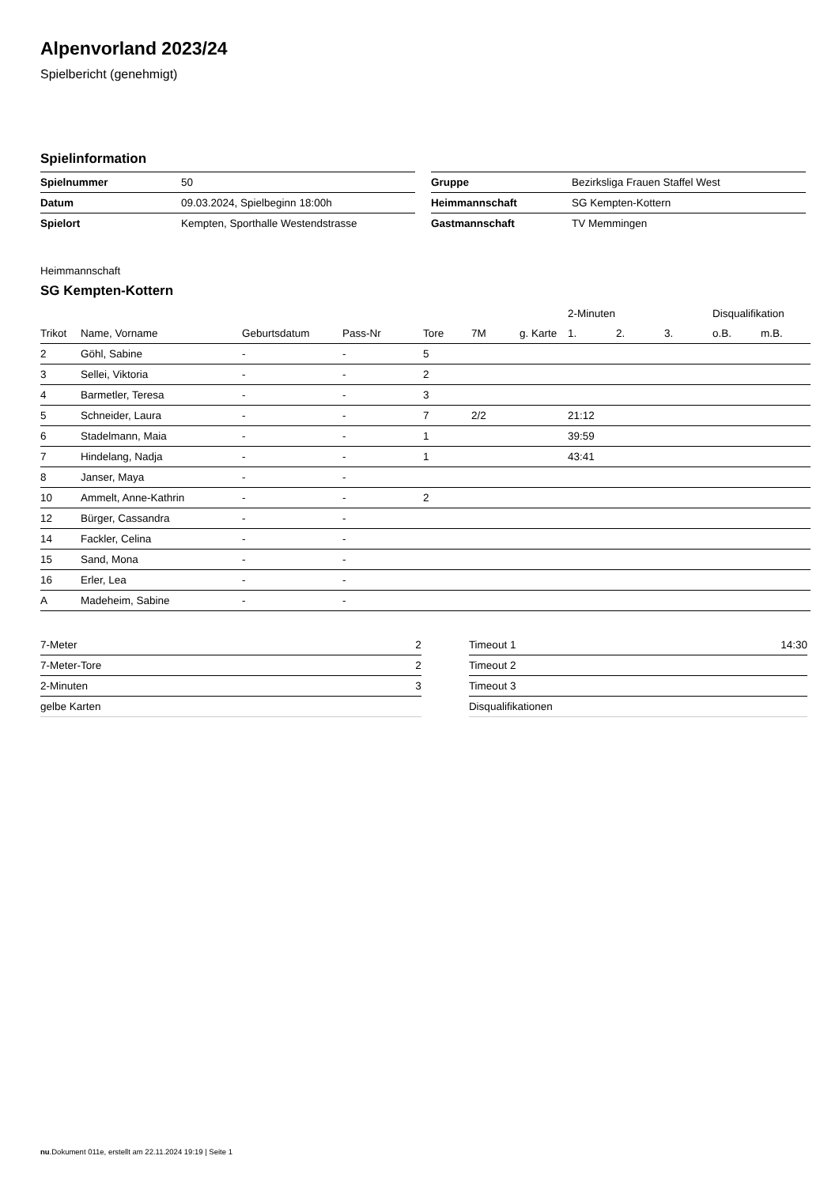Alpenvorland 2023/24
Spielbericht (genehmigt)
Spielinformation
| Spielnummer | 50 |
| Datum | 09.03.2024, Spielbeginn 18:00h |
| Spielort | Kempten, Sporthalle Westendstrasse |
| Gruppe | Bezirksliga Frauen Staffel West |
| Heimmannschaft | SG Kempten-Kottern |
| Gastmannschaft | TV Memmingen |
Heimmannschaft
SG Kempten-Kottern
| | | | | | | | 2-Minuten | | | Disqualifikation | |
| --- | --- | --- | --- | --- | --- | --- | --- | --- | --- | --- | --- |
| Trikot | Name, Vorname | Geburtsdatum | Pass-Nr | Tore | 7M | g. Karte | 1. | 2. | 3. | o.B. | m.B. |
| 2 | Göhl, Sabine | - | - | 5 | | | | | | | |
| 3 | Sellei, Viktoria | - | - | 2 | | | | | | | |
| 4 | Barmetler, Teresa | - | - | 3 | | | | | | | |
| 5 | Schneider, Laura | - | - | 7 | 2/2 | | 21:12 | | | | |
| 6 | Stadelmann, Maia | - | - | 1 | | | 39:59 | | | | |
| 7 | Hindelang, Nadja | - | - | 1 | | | 43:41 | | | | |
| 8 | Janser, Maya | - | - | | | | | | | | |
| 10 | Ammelt, Anne-Kathrin | - | - | 2 | | | | | | | |
| 12 | Bürger, Cassandra | - | - | | | | | | | | |
| 14 | Fackler, Celina | - | - | | | | | | | | |
| 15 | Sand, Mona | - | - | | | | | | | | |
| 16 | Erler, Lea | - | - | | | | | | | | |
| A | Madeheim, Sabine | - | - | | | | | | | | |
| 7-Meter | 2 |
| 7-Meter-Tore | 2 |
| 2-Minuten | 3 |
| gelbe Karten | |
| Timeout 1 | 14:30 |
| Timeout 2 | |
| Timeout 3 | |
| Disqualifikationen | |
nu.Dokument 011e, erstellt am 22.11.2024 19:19 | Seite 1